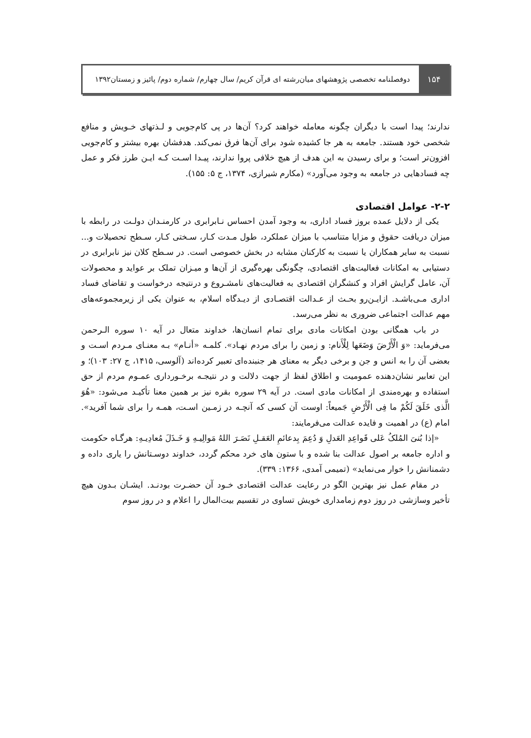۱۵۴
دوفصلنامه تخصصی پژوهشهای میان‌رشته ای قرآن کریم/ سال چهارم/ شماره دوم/ پائیز و زمستان۱۳۹۲
ندارند؛ پیدا است با دیگران چگونه معامله خواهند کرد؟ آن‌ها در پی کام‌جویی و لـذتهای خـویش و منافع شخصی خود هستند. جامعه به هر جا کشیده شود برای آن‌ها فرق نمی‌کند. هدفشان بهره بیشتر و کام‌جویی افزون‌تر است؛ و برای رسیدن به این هدف از هیچ خلافی پروا ندارند، پیـدا اسـت کـه ایـن طرز فکر و عمل چه فسادهایی در جامعه به وجود می‌آورد» (مکارم شیرازی، ۱۳۷۴، ج ۵: ۱۵۵).
۲-۲- عوامل اقتصادی
یکی از دلایل عمده بروز فساد اداری، به وجود آمدن احساس نـابرابری در کارمنـدان دولـت در رابطه با میزان دریافت حقوق و مزایا متناسب با میزان عملکرد، طول مـدت کـار، سـختی کـار، سـطح تحصیلات و... نسبت به سایر همکاران یا نسبت به کارکنان مشابه در بخش خصوصی است. در سـطح کلان نیز نابرابری در دستیابی به امکانات فعالیت‌های اقتصادی، چگونگی بهره‌گیری از آن‌ها و میـزان تملک بر عواید و محصولات آن، عامل گرایش افراد و کنشگران اقتصادی به فعالیت‌های نامشـروع و درنتیجه درخواست و تقاضای فساد اداری مـی‌باشـد. ازایـن‌رو بحـث از عـدالت اقتصـادی از دیـدگاه اسلام، به عنوان یکی از زیرمجموعه‌های مهم عدالت اجتماعی ضروری به نظر می‌رسد.
در باب همگانی بودن امکانات مادی برای تمام انسان‌ها، خداوند متعال در آیه ۱۰ سوره الـرحمن می‌فرماید: «وَ الْأَرْضَ وَضَعَها لِلْأَنام: و زمین را برای مردم نهـاد». کلمـه «أنـام» بـه معنـای مـردم اسـت و بعضی آن را به انس و جن و برخی دیگر به معنای هر جنبنده‌ای تعبیر کرده‌اند (آلوسی، ۱۴۱۵، ج ۲۷: ۱۰۳)؛ و این تعابیر نشان‌دهنده عمومیت و اطلاق لفظ از جهت دلالت و در نتیجـه برخـورداری عمـوم مردم از حق استفاده و بهره‌مندی از امکانات مادی است. در آیه ۲۹ سوره بقره نیز بر همین معنا تأکیـد می‌شود: «هُوَ الَّذی خَلَقَ لَکُمْ ما فِی الْأَرْضِ جَمیعاً: اوست آن کسی که آنچـه در زمـین اسـت، همـه را برای شما آفرید». امام (ع) در اهمیت و فایده عدالت می‌فرمایند:
«إذا بُنیَ المُلکُ عَلی قَواعِدِ العَدلِ وَ دُعِمَ بِدعائمِ العَقـلِ نَصَـرَ اللهُ مَوالِیـهِ وَ خَـذَلَ مُعادِیـهِ: هرگـاه حکومت و اداره جامعه بر اصول عدالت بنا شده و با ستون های خرد محکم گردد، خداوند دوسـتانش را یاری داده و دشمنانش را خوار می‌نماید» (تمیمی آمدی، ۱۳۶۶: ۳۳۹).
در مقام عمل نیز بهترین الگو در رعایت عدالت اقتصادی خـود آن حضـرت بودنـد. ایشـان بـدون هیچ تأخیر وسازشی در روز دوم زمامداری خویش تساوی در تقسیم بیت‌المال را اعلام و در روز سوم